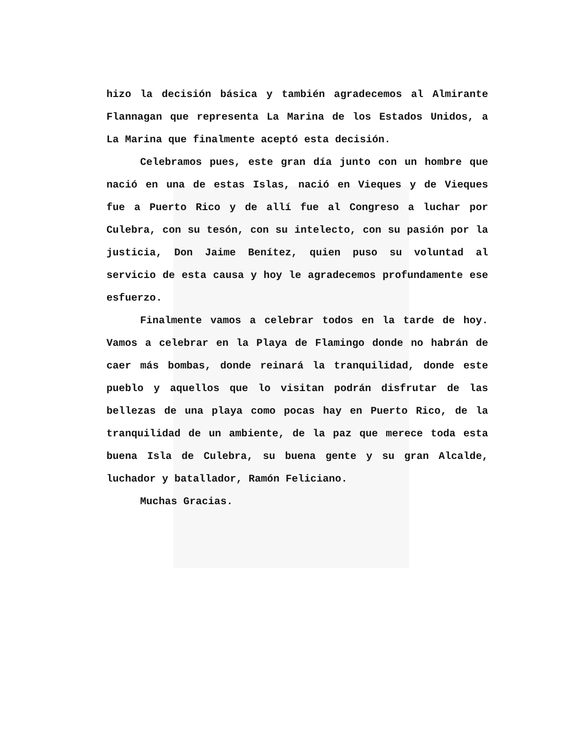hizo la decisión básica y también agradecemos al Almirante Flannagan que representa La Marina de los Estados Unidos, a La Marina que finalmente aceptó esta decisión.
Celebramos pues, este gran día junto con un hombre que nació en una de estas Islas, nació en Vieques y de Vieques fue a Puerto Rico y de allí fue al Congreso a luchar por Culebra, con su tesón, con su intelecto, con su pasión por la justicia, Don Jaime Benítez, quien puso su voluntad al servicio de esta causa y hoy le agradecemos profundamente ese esfuerzo.
Finalmente vamos a celebrar todos en la tarde de hoy. Vamos a celebrar en la Playa de Flamingo donde no habrán de caer más bombas, donde reinará la tranquilidad, donde este pueblo y aquellos que lo visitan podrán disfrutar de las bellezas de una playa como pocas hay en Puerto Rico, de la tranquilidad de un ambiente, de la paz que merece toda esta buena Isla de Culebra, su buena gente y su gran Alcalde, luchador y batallador, Ramón Feliciano.
Muchas Gracias.